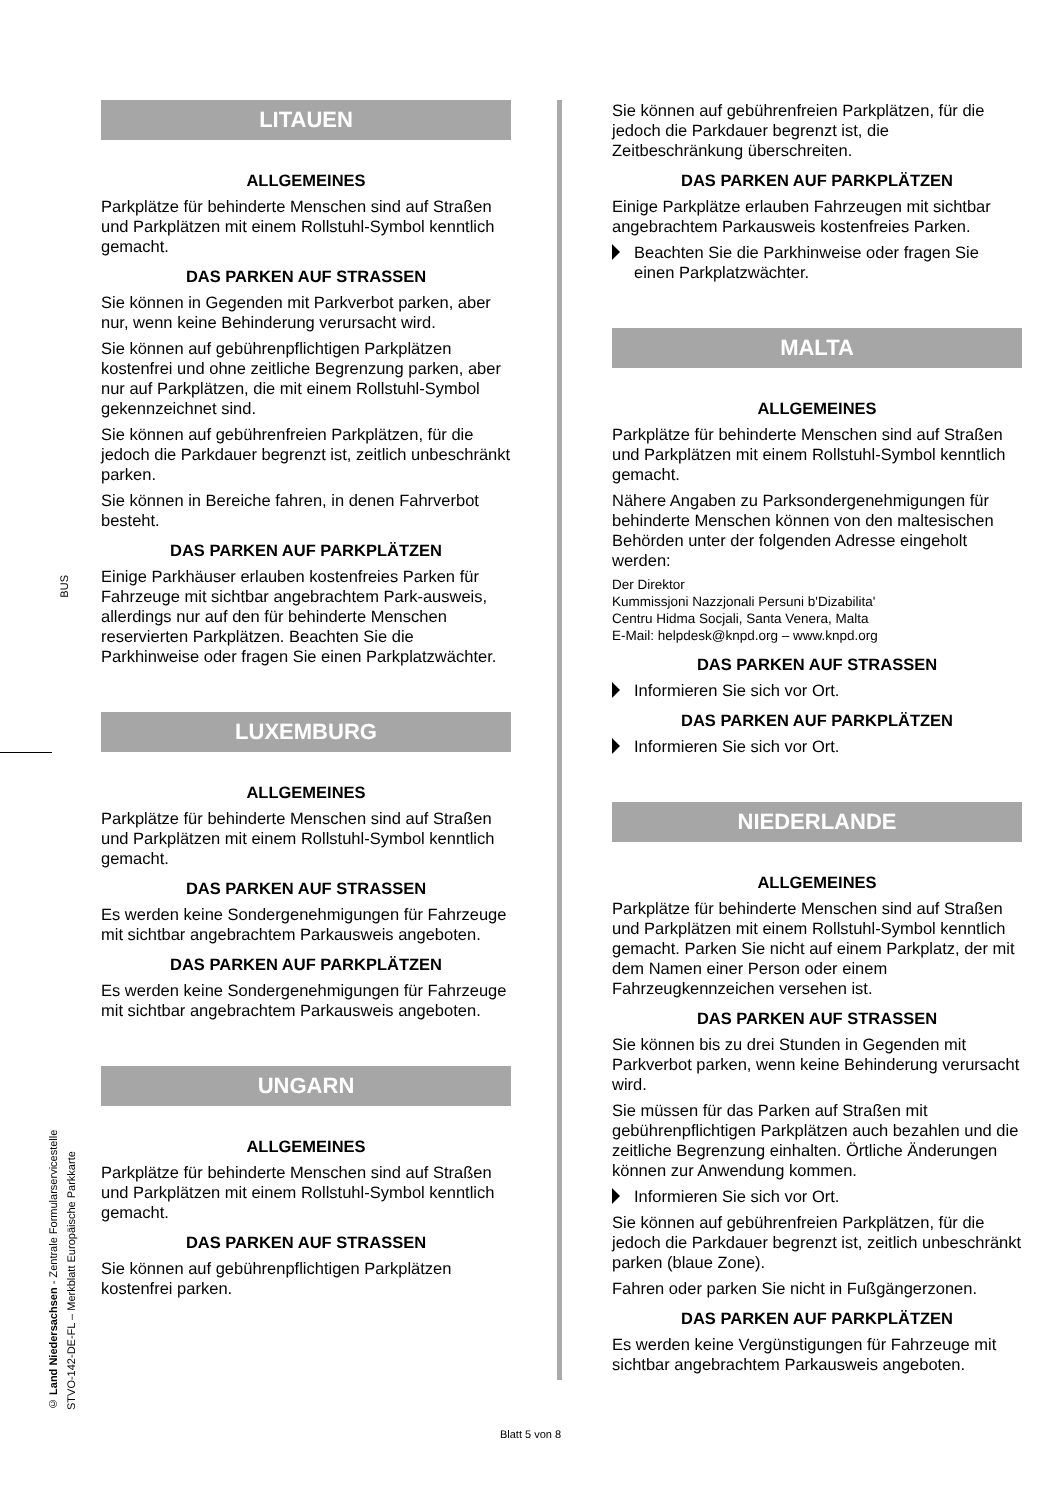BUS
© Land Niedersachsen - Zentrale Formularservicestelle
STVO-142-DE-FL – Merkblatt Europäische Parkkarte
LITAUEN
ALLGEMEINES
Parkplätze für behinderte Menschen sind auf Straßen und Parkplätzen mit einem Rollstuhl-Symbol kenntlich gemacht.
DAS PARKEN AUF STRASSEN
Sie können in Gegenden mit Parkverbot parken, aber nur, wenn keine Behinderung verursacht wird.
Sie können auf gebührenpflichtigen Parkplätzen kostenfrei und ohne zeitliche Begrenzung parken, aber nur auf Parkplätzen, die mit einem Rollstuhl-Symbol gekennzeichnet sind.
Sie können auf gebührenfreien Parkplätzen, für die jedoch die Parkdauer begrenzt ist, zeitlich unbeschränkt parken.
Sie können in Bereiche fahren, in denen Fahrverbot besteht.
DAS PARKEN AUF PARKPLÄTZEN
Einige Parkhäuser erlauben kostenfreies Parken für Fahrzeuge mit sichtbar angebrachtem Park-ausweis, allerdings nur auf den für behinderte Menschen reservierten Parkplätzen. Beachten Sie die Parkhinweise oder fragen Sie einen Parkplatzwächter.
LUXEMBURG
ALLGEMEINES
Parkplätze für behinderte Menschen sind auf Straßen und Parkplätzen mit einem Rollstuhl-Symbol kenntlich gemacht.
DAS PARKEN AUF STRASSEN
Es werden keine Sondergenehmigungen für Fahrzeuge mit sichtbar angebrachtem Parkausweis angeboten.
DAS PARKEN AUF PARKPLÄTZEN
Es werden keine Sondergenehmigungen für Fahrzeuge mit sichtbar angebrachtem Parkausweis angeboten.
UNGARN
ALLGEMEINES
Parkplätze für behinderte Menschen sind auf Straßen und Parkplätzen mit einem Rollstuhl-Symbol kenntlich gemacht.
DAS PARKEN AUF STRASSEN
Sie können auf gebührenpflichtigen Parkplätzen kostenfrei parken.
Sie können auf gebührenfreien Parkplätzen, für die jedoch die Parkdauer begrenzt ist, die Zeitbeschränkung überschreiten.
DAS PARKEN AUF PARKPLÄTZEN
Einige Parkplätze erlauben Fahrzeugen mit sichtbar angebrachtem Parkausweis kostenfreies Parken.
Beachten Sie die Parkhinweise oder fragen Sie einen Parkplatzwächter.
MALTA
ALLGEMEINES
Parkplätze für behinderte Menschen sind auf Straßen und Parkplätzen mit einem Rollstuhl-Symbol kenntlich gemacht.
Nähere Angaben zu Parksondergenehmigungen für behinderte Menschen können von den maltesischen Behörden unter der folgenden Adresse eingeholt werden:
Der Direktor
Kummissjoni Nazzjonali Persuni b'Dizabilita'
Centru Hidma Socjali, Santa Venera, Malta
E-Mail: helpdesk@knpd.org – www.knpd.org
DAS PARKEN AUF STRASSEN
Informieren Sie sich vor Ort.
DAS PARKEN AUF PARKPLÄTZEN
Informieren Sie sich vor Ort.
NIEDERLANDE
ALLGEMEINES
Parkplätze für behinderte Menschen sind auf Straßen und Parkplätzen mit einem Rollstuhl-Symbol kenntlich gemacht. Parken Sie nicht auf einem Parkplatz, der mit dem Namen einer Person oder einem Fahrzeugkennzeichen versehen ist.
DAS PARKEN AUF STRASSEN
Sie können bis zu drei Stunden in Gegenden mit Parkverbot parken, wenn keine Behinderung verursacht wird.
Sie müssen für das Parken auf Straßen mit gebührenpflichtigen Parkplätzen auch bezahlen und die zeitliche Begrenzung einhalten. Örtliche Änderungen können zur Anwendung kommen.
Informieren Sie sich vor Ort.
Sie können auf gebührenfreien Parkplätzen, für die jedoch die Parkdauer begrenzt ist, zeitlich unbeschränkt parken (blaue Zone).
Fahren oder parken Sie nicht in Fußgängerzonen.
DAS PARKEN AUF PARKPLÄTZEN
Es werden keine Vergünstigungen für Fahrzeuge mit sichtbar angebrachtem Parkausweis angeboten.
Blatt 5 von 8